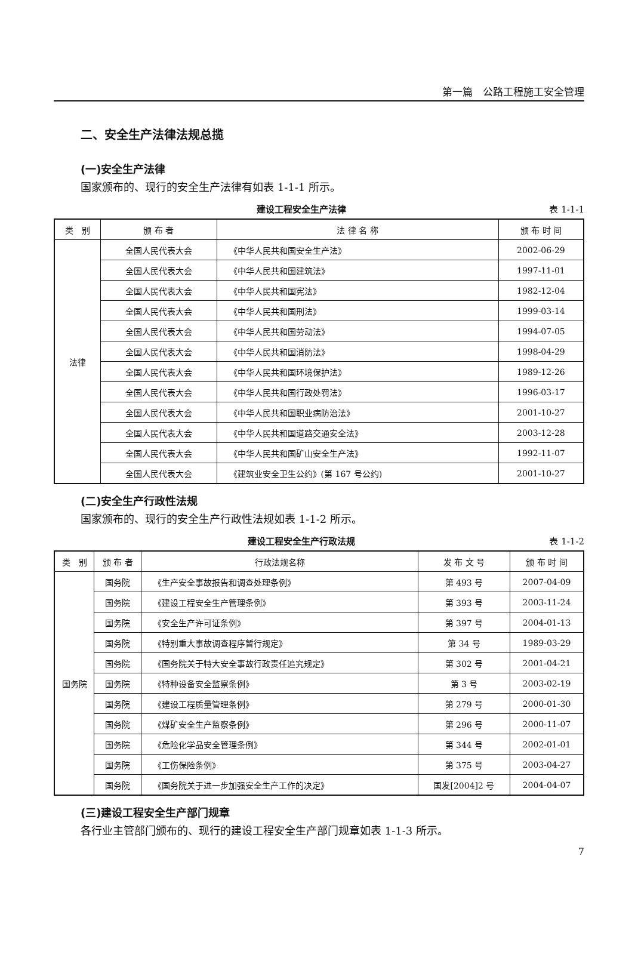第一篇　公路工程施工安全管理
二、安全生产法律法规总揽
(一)安全生产法律
国家颁布的、现行的安全生产法律有如表 1-1-1 所示。
建设工程安全生产法律 表 1-1-1
| 类 别 | 颁 布 者 | 法 律 名 称 | 颁 布 时 间 |
| --- | --- | --- | --- |
| 法律 | 全国人民代表大会 | 《中华人民共和国安全生产法》 | 2002-06-29 |
| | 全国人民代表大会 | 《中华人民共和国建筑法》 | 1997-11-01 |
| | 全国人民代表大会 | 《中华人民共和国宪法》 | 1982-12-04 |
| | 全国人民代表大会 | 《中华人民共和国刑法》 | 1999-03-14 |
| | 全国人民代表大会 | 《中华人民共和国劳动法》 | 1994-07-05 |
| | 全国人民代表大会 | 《中华人民共和国消防法》 | 1998-04-29 |
| | 全国人民代表大会 | 《中华人民共和国环境保护法》 | 1989-12-26 |
| | 全国人民代表大会 | 《中华人民共和国行政处罚法》 | 1996-03-17 |
| | 全国人民代表大会 | 《中华人民共和国职业病防治法》 | 2001-10-27 |
| | 全国人民代表大会 | 《中华人民共和国道路交通安全法》 | 2003-12-28 |
| | 全国人民代表大会 | 《中华人民共和国矿山安全生产法》 | 1992-11-07 |
| | 全国人民代表大会 | 《建筑业安全卫生公约》(第 167 号公约) | 2001-10-27 |
(二)安全生产行政性法规
国家颁布的、现行的安全生产行政性法规如表 1-1-2 所示。
建设工程安全生产行政法规 表 1-1-2
| 类 别 | 颁 布 者 | 行政法规名称 | 发 布 文 号 | 颁 布 时 间 |
| --- | --- | --- | --- | --- |
| 国务院 | 国务院 | 《生产安全事故报告和调查处理条例》 | 第 493 号 | 2007-04-09 |
| | 国务院 | 《建设工程安全生产管理条例》 | 第 393 号 | 2003-11-24 |
| | 国务院 | 《安全生产许可证条例》 | 第 397 号 | 2004-01-13 |
| | 国务院 | 《特别重大事故调查程序暂行规定》 | 第 34 号 | 1989-03-29 |
| | 国务院 | 《国务院关于特大安全事故行政责任追究规定》 | 第 302 号 | 2001-04-21 |
| | 国务院 | 《特种设备安全监察条例》 | 第 3 号 | 2003-02-19 |
| | 国务院 | 《建设工程质量管理条例》 | 第 279 号 | 2000-01-30 |
| | 国务院 | 《煤矿安全生产监察条例》 | 第 296 号 | 2000-11-07 |
| | 国务院 | 《危险化学品安全管理条例》 | 第 344 号 | 2002-01-01 |
| | 国务院 | 《工伤保险条例》 | 第 375 号 | 2003-04-27 |
| | 国务院 | 《国务院关于进一步加强安全生产工作的决定》 | 国发[2004]2 号 | 2004-04-07 |
(三)建设工程安全生产部门规章
各行业主管部门颁布的、现行的建设工程安全生产部门规章如表 1-1-3 所示。
7